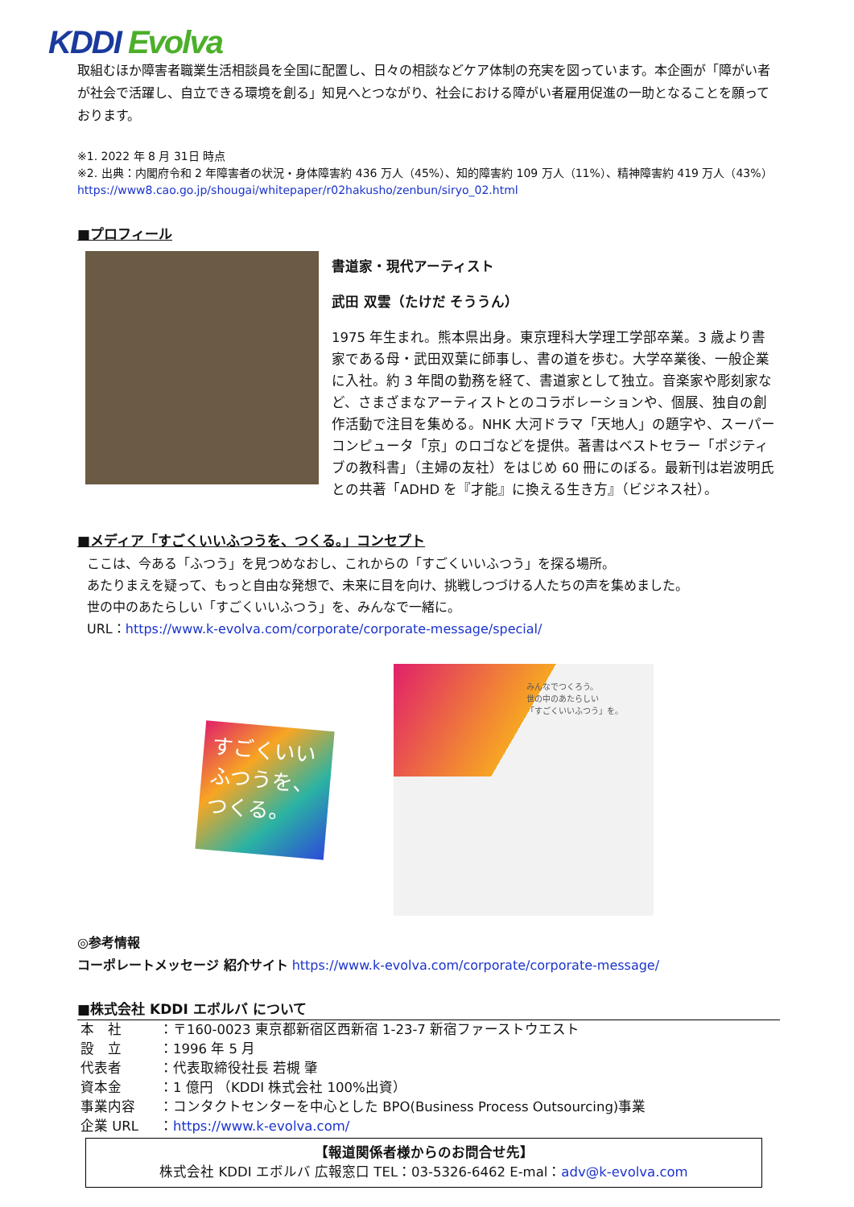KDDI Evolva
取組むほか障害者職業生活相談員を全国に配置し、日々の相談などケア体制の充実を図っています。本企画が「障がい者が社会で活躍し、自立できる環境を創る」知見へとつながり、社会における障がい者雇用促進の一助となることを願っております。
※1. 2022 年 8 月 31日 時点
※2. 出典：内閣府令和 2 年障害者の状況・身体障害約 436 万人（45%）、知的障害約 109 万人（11%）、精神障害約 419 万人（43%）https://www8.cao.go.jp/shougai/whitepaper/r02hakusho/zenbun/siryo_02.html
■プロフィール
書道家・現代アーティスト
武田 双雲（たけだ そううん）
1975 年生まれ。熊本県出身。東京理科大学理工学部卒業。3 歳より書家である母・武田双葉に師事し、書の道を歩む。大学卒業後、一般企業に入社。約 3 年間の勤務を経て、書道家として独立。音楽家や彫刻家など、さまざまなアーティストとのコラボレーションや、個展、独自の創作活動で注目を集める。NHK 大河ドラマ「天地人」の題字や、スーパーコンピュータ「京」のロゴなどを提供。著書はベストセラー「ポジティブの教科書」（主婦の友社）をはじめ 60 冊にのぼる。最新刊は岩波明氏との共著「ADHD を『才能』に換える生き方』（ビジネス社）。
■メディア「すごくいいふつうを、つくる。」コンセプト
ここは、今ある「ふつう」を見つめなおし、これからの「すごくいいふつう」を探る場所。
あたりまえを疑って、もっと自由な発想で、未来に目を向け、挑戦しつづける人たちの声を集めました。
世の中のあたらしい「すごくいいふつう」を、みんなで一緒に。
URL：https://www.k-evolva.com/corporate/corporate-message/special/
すごくいい ふつうを、 つくる。
みんなでつくろう。
世の中のあたらしい
「すごくいいふつう」を。
◎参考情報
コーポレートメッセージ 紹介サイト https://www.k-evolva.com/corporate/corporate-message/
■株式会社 KDDI エボルバ について
| 本 社 | ：〒160-0023 東京都新宿区西新宿 1-23-7 新宿ファーストウエスト |
| 設 立 | ：1996 年 5 月 |
| 代表者 | ：代表取締役社長 若槻 肇 |
| 資本金 | ：1 億円 （KDDI 株式会社 100%出資） |
| 事業内容 | ：コンタクトセンターを中心とした BPO(Business Process Outsourcing)事業 |
| 企業 URL | ： https://www.k-evolva.com/ |
【報道関係者様からのお問合せ先】
株式会社 KDDI エボルバ 広報窓口 TEL：03-5326-6462 E-mal：adv@k-evolva.com